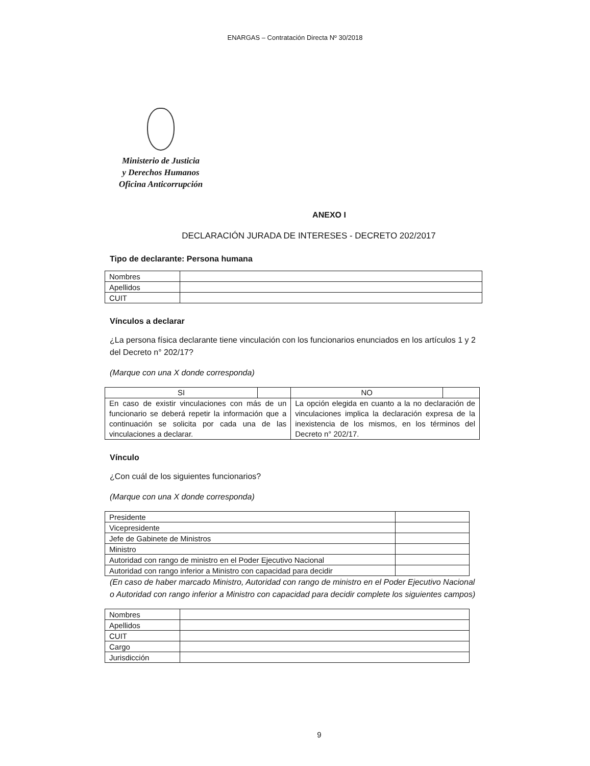ENARGAS – Contratación Directa Nº 30/2018
Ministerio de Justicia
y Derechos Humanos
Oficina Anticorrupción
ANEXO I
DECLARACIÓN JURADA DE INTERESES - DECRETO 202/2017
Tipo de declarante: Persona humana
| Nombres | |
| Apellidos | |
| CUIT | |
Vínculos a declarar
¿La persona física declarante tiene vinculación con los funcionarios enunciados en los artículos 1 y 2 del Decreto n° 202/17?
(Marque con una X donde corresponda)
| SI | | NO | |
| En caso de existir vinculaciones con más de un funcionario se deberá repetir la información que a continuación se solicita por cada una de las vinculaciones a declarar. | | La opción elegida en cuanto a la no declaración de vinculaciones implica la declaración expresa de la inexistencia de los mismos, en los términos del Decreto n° 202/17. | |
Vínculo
¿Con cuál de los siguientes funcionarios?
(Marque con una X donde corresponda)
| Presidente | |
| Vicepresidente | |
| Jefe de Gabinete de Ministros | |
| Ministro | |
| Autoridad con rango de ministro en el Poder Ejecutivo Nacional | |
| Autoridad con rango inferior a Ministro con capacidad para decidir | |
(En caso de haber marcado Ministro, Autoridad con rango de ministro en el Poder Ejecutivo Nacional o Autoridad con rango inferior a Ministro con capacidad para decidir complete los siguientes campos)
| Nombres | |
| Apellidos | |
| CUIT | |
| Cargo | |
| Jurisdicción | |
9